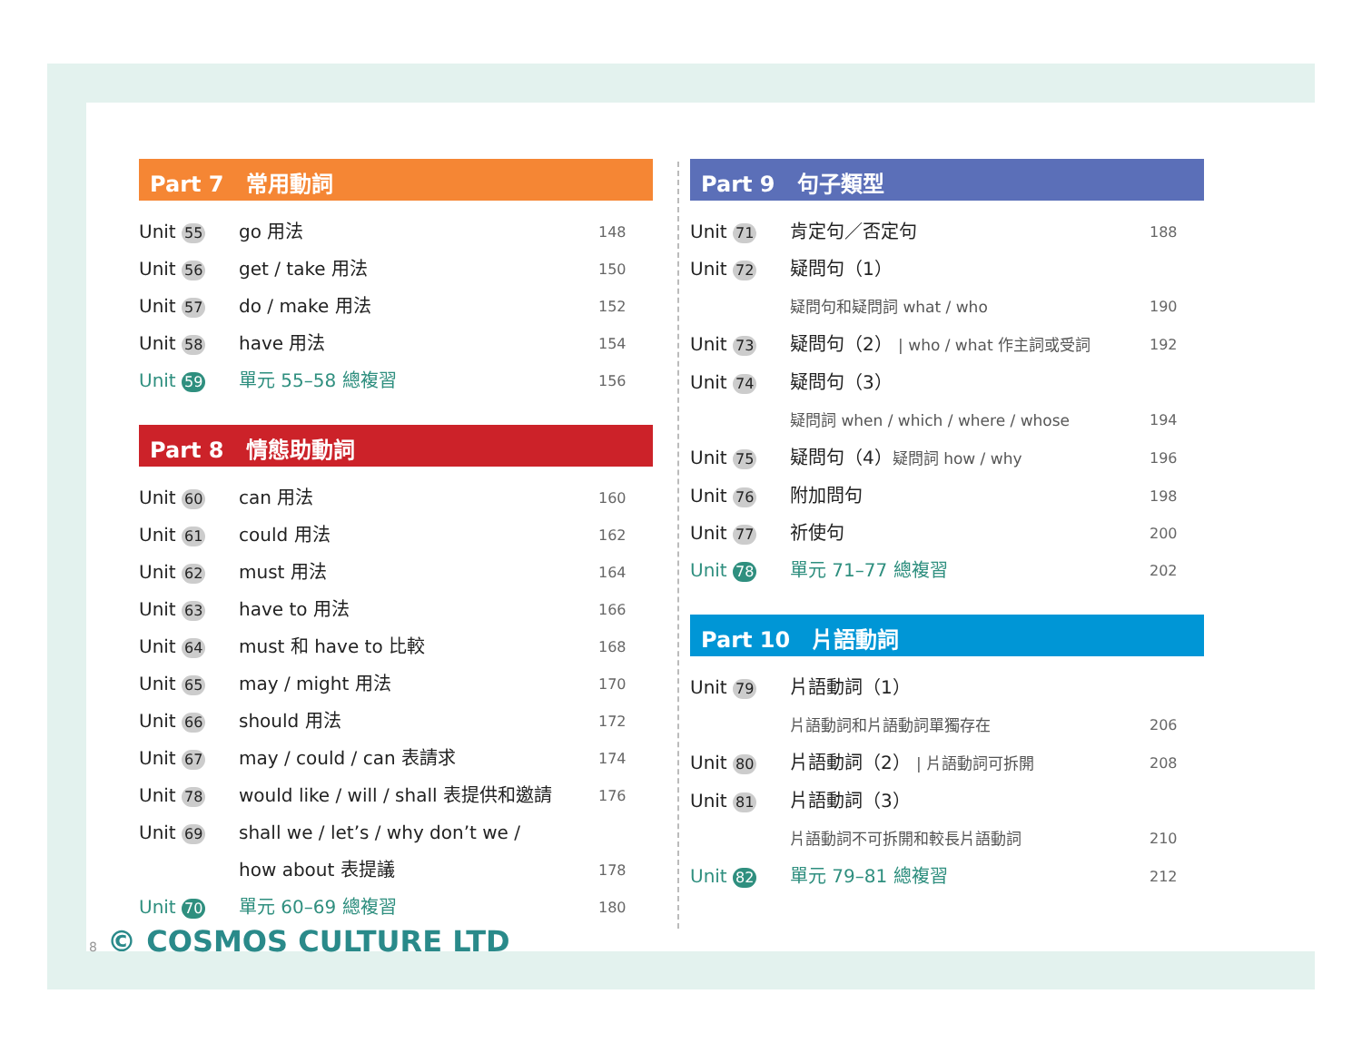Part 7　常用動詞
Unit 55 go 用法 148
Unit 56 get / take 用法 150
Unit 57 do / make 用法 152
Unit 58 have 用法 154
Unit 59 單元 55–58 總複習 156
Part 8　情態助動詞
Unit 60 can 用法 160
Unit 61 could 用法 162
Unit 62 must 用法 164
Unit 63 have to 用法 166
Unit 64 must 和 have to 比較 168
Unit 65 may / might 用法 170
Unit 66 should 用法 172
Unit 67 may / could / can 表請求 174
Unit 78 would like / will / shall 表提供和邀請 176
Unit 69 shall we / let’s / why don’t we /
how about 表提議
178
Unit 70 單元 60–69 總複習 180
Part 9　句子類型
Unit 71 肯定句／否定句 188
Unit 72 疑問句（1）
疑問句和疑問詞 what / who
190
Unit 73 疑問句（2） | who / what 作主詞或受詞 192
Unit 74 疑問句（3）
疑問詞 when / which / where / whose
194
Unit 75 疑問句（4）疑問詞 how / why 196
Unit 76 附加問句 198
Unit 77 祈使句 200
Unit 78 單元 71–77 總複習 202
Part 10　片語動詞
Unit 79 片語動詞（1）
片語動詞和片語動詞單獨存在
206
Unit 80 片語動詞（2） | 片語動詞可拆開 208
Unit 81 片語動詞（3）
片語動詞不可拆開和較長片語動詞
210
Unit 82 單元 79–81 總複習 212
8 © COSMOS CULTURE LTD